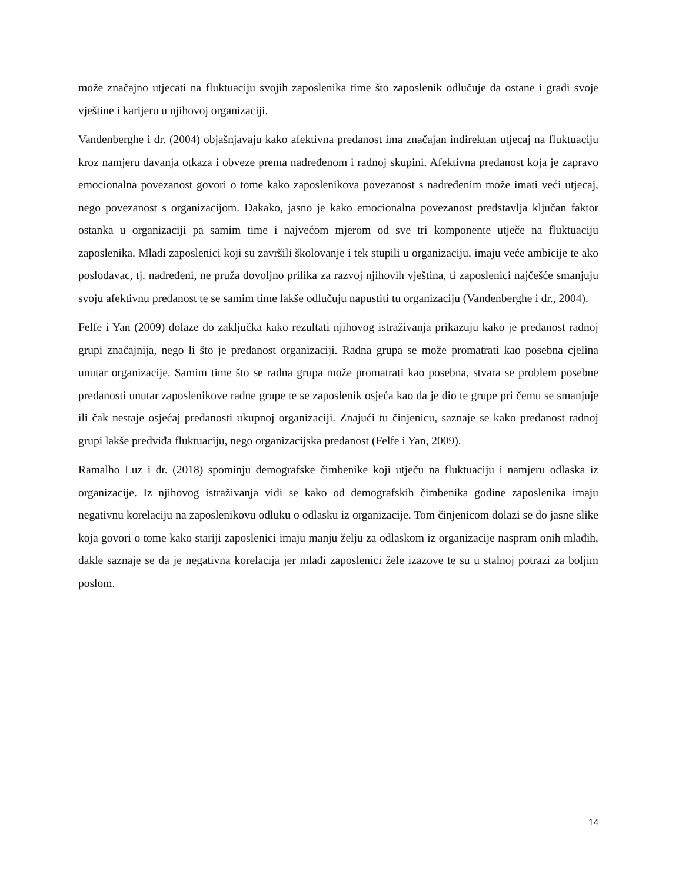može značajno utjecati na fluktuaciju svojih zaposlenika time što zaposlenik odlučuje da ostane i gradi svoje vještine i karijeru u njihovoj organizaciji.
Vandenberghe i dr. (2004) objašnjavaju kako afektivna predanost ima značajan indirektan utjecaj na fluktuaciju kroz namjeru davanja otkaza i obveze prema nadređenom i radnoj skupini. Afektivna predanost koja je zapravo emocionalna povezanost govori o tome kako zaposlenikova povezanost s nadređenim može imati veći utjecaj, nego povezanost s organizacijom. Dakako, jasno je kako emocionalna povezanost predstavlja ključan faktor ostanka u organizaciji pa samim time i najvećom mjerom od sve tri komponente utječe na fluktuaciju zaposlenika. Mladi zaposlenici koji su završili školovanje i tek stupili u organizaciju, imaju veće ambicije te ako poslodavac, tj. nadređeni, ne pruža dovoljno prilika za razvoj njihovih vještina, ti zaposlenici najčešće smanjuju svoju afektivnu predanost te se samim time lakše odlučuju napustiti tu organizaciju (Vandenberghe i dr., 2004).
Felfe i Yan (2009) dolaze do zaključka kako rezultati njihovog istraživanja prikazuju kako je predanost radnoj grupi značajnija, nego li što je predanost organizaciji. Radna grupa se može promatrati kao posebna cjelina unutar organizacije. Samim time što se radna grupa može promatrati kao posebna, stvara se problem posebne predanosti unutar zaposlenikove radne grupe te se zaposlenik osjeća kao da je dio te grupe pri čemu se smanjuje ili čak nestaje osjećaj predanosti ukupnoj organizaciji. Znajući tu činjenicu, saznaje se kako predanost radnoj grupi lakše predviđa fluktuaciju, nego organizacijska predanost (Felfe i Yan, 2009).
Ramalho Luz i dr. (2018) spominju demografske čimbenike koji utječu na fluktuaciju i namjeru odlaska iz organizacije. Iz njihovog istraživanja vidi se kako od demografskih čimbenika godine zaposlenika imaju negativnu korelaciju na zaposlenikovu odluku o odlasku iz organizacije. Tom činjenicom dolazi se do jasne slike koja govori o tome kako stariji zaposlenici imaju manju želju za odlaskom iz organizacije naspram onih mlađih, dakle saznaje se da je negativna korelacija jer mlađi zaposlenici žele izazove te su u stalnoj potrazi za boljim poslom.
14